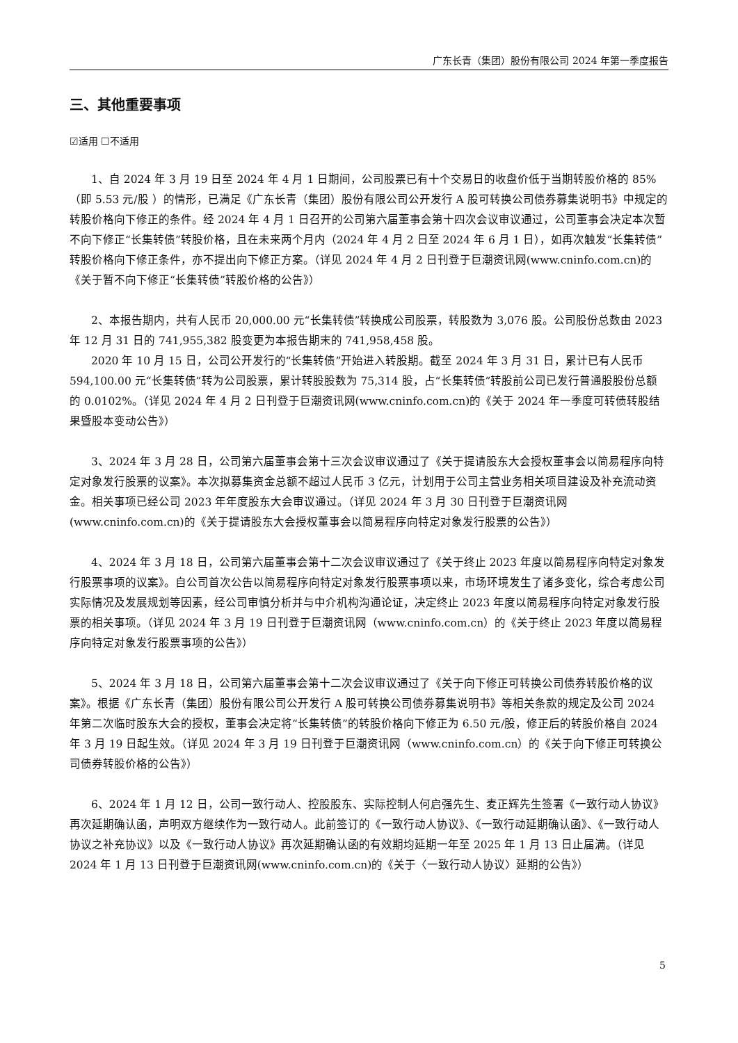广东长青（集团）股份有限公司 2024 年第一季度报告
三、其他重要事项
☑适用 ☐不适用
1、自 2024 年 3 月 19 日至 2024 年 4 月 1 日期间，公司股票已有十个交易日的收盘价低于当期转股价格的 85%（即 5.53 元/股 ）的情形，已满足《广东长青（集团）股份有限公司公开发行 A 股可转换公司债券募集说明书》中规定的转股价格向下修正的条件。经 2024 年 4 月 1 日召开的公司第六届董事会第十四次会议审议通过，公司董事会决定本次暂不向下修正“长集转债”转股价格，且在未来两个月内（2024 年 4 月 2 日至 2024 年 6 月 1 日），如再次触发“长集转债”转股价格向下修正条件，亦不提出向下修正方案。（详见 2024 年 4 月 2 日刊登于巨潮资讯网(www.cninfo.com.cn)的《关于暂不向下修正“长集转债”转股价格的公告》）
2、本报告期内，共有人民币 20,000.00 元“长集转债”转换成公司股票，转股数为 3,076 股。公司股份总数由 2023 年 12 月 31 日的 741,955,382 股变更为本报告期末的 741,958,458 股。
2020 年 10 月 15 日，公司公开发行的“长集转债”开始进入转股期。截至 2024 年 3 月 31 日，累计已有人民币 594,100.00 元“长集转债”转为公司股票，累计转股股数为 75,314 股，占“长集转债”转股前公司已发行普通股股份总额的 0.0102%。（详见 2024 年 4 月 2 日刊登于巨潮资讯网(www.cninfo.com.cn)的《关于 2024 年一季度可转债转股结果暨股本变动公告》）
3、2024 年 3 月 28 日，公司第六届董事会第十三次会议审议通过了《关于提请股东大会授权董事会以简易程序向特定对象发行股票的议案》。本次拟募集资金总额不超过人民币 3 亿元，计划用于公司主营业务相关项目建设及补充流动资金。相关事项已经公司 2023 年年度股东大会审议通过。（详见 2024 年 3 月 30 日刊登于巨潮资讯网(www.cninfo.com.cn)的《关于提请股东大会授权董事会以简易程序向特定对象发行股票的公告》）
4、2024 年 3 月 18 日，公司第六届董事会第十二次会议审议通过了《关于终止 2023 年度以简易程序向特定对象发行股票事项的议案》。自公司首次公告以简易程序向特定对象发行股票事项以来，市场环境发生了诸多变化，综合考虑公司实际情况及发展规划等因素，经公司审慎分析并与中介机构沟通论证，决定终止 2023 年度以简易程序向特定对象发行股票的相关事项。（详见 2024 年 3 月 19 日刊登于巨潮资讯网（www.cninfo.com.cn）的《关于终止 2023 年度以简易程序向特定对象发行股票事项的公告》）
5、2024 年 3 月 18 日，公司第六届董事会第十二次会议审议通过了《关于向下修正可转换公司债券转股价格的议案》。根据《广东长青（集团）股份有限公司公开发行 A 股可转换公司债券募集说明书》等相关条款的规定及公司 2024 年第二次临时股东大会的授权，董事会决定将“长集转债”的转股价格向下修正为 6.50 元/股，修正后的转股价格自 2024 年 3 月 19 日起生效。（详见 2024 年 3 月 19 日刊登于巨潮资讯网（www.cninfo.com.cn）的《关于向下修正可转换公司债券转股价格的公告》）
6、2024 年 1 月 12 日，公司一致行动人、控股股东、实际控制人何启强先生、麦正辉先生签署《一致行动人协议》再次延期确认函，声明双方继续作为一致行动人。此前签订的《一致行动人协议》、《一致行动延期确认函》、《一致行动人协议之补充协议》以及《一致行动人协议》再次延期确认函的有效期均延期一年至 2025 年 1 月 13 日止届满。（详见 2024 年 1 月 13 日刊登于巨潮资讯网(www.cninfo.com.cn)的《关于〈一致行动人协议〉延期的公告》）
5